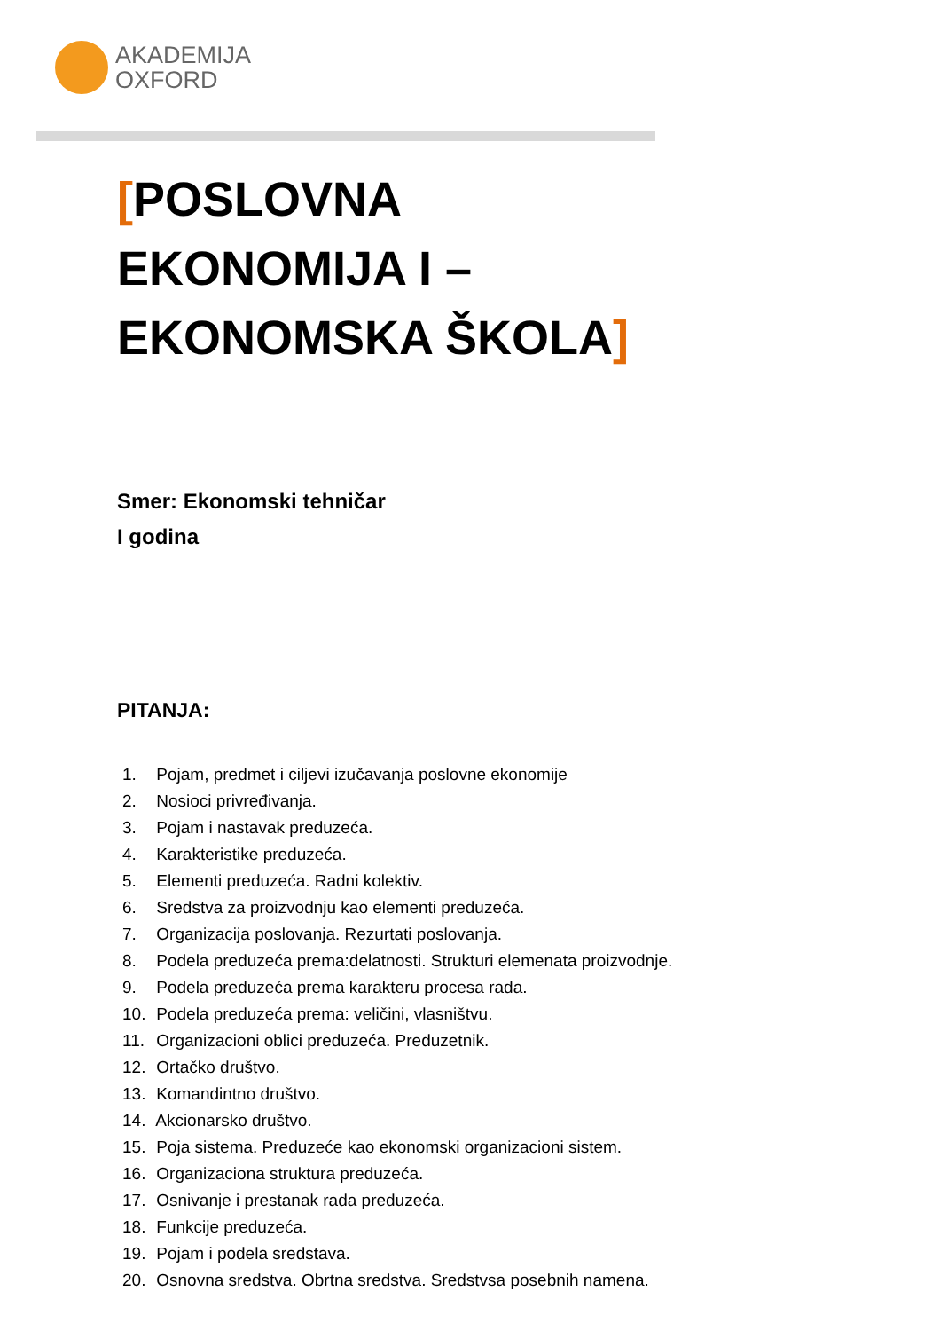AKADEMIJA
OXFORD
[POSLOVNA
EKONOMIJA I –
EKONOMSKA ŠKOLA]
Smer: Ekonomski tehničar
I godina
PITANJA:
1. Pojam, predmet i ciljevi izučavanja poslovne ekonomije
2. Nosioci privređivanja.
3. Pojam i nastavak preduzeća.
4. Karakteristike preduzeća.
5. Elementi preduzeća. Radni kolektiv.
6. Sredstva za proizvodnju kao elementi preduzeća.
7. Organizacija poslovanja. Rezurtati poslovanja.
8. Podela preduzeća prema:delatnosti. Strukturi elemenata proizvodnje.
9. Podela preduzeća prema karakteru procesa rada.
10. Podela preduzeća prema: veličini, vlasništvu.
11. Organizacioni oblici preduzeća. Preduzetnik.
12. Ortačko društvo.
13. Komandintno društvo.
14. Akcionarsko društvo.
15. Poja sistema. Preduzeće kao ekonomski organizacioni sistem.
16. Organizaciona struktura preduzeća.
17. Osnivanje i prestanak rada preduzeća.
18. Funkcije preduzeća.
19. Pojam i podela sredstava.
20. Osnovna sredstva. Obrtna sredstva. Sredstvsa posebnih namena.